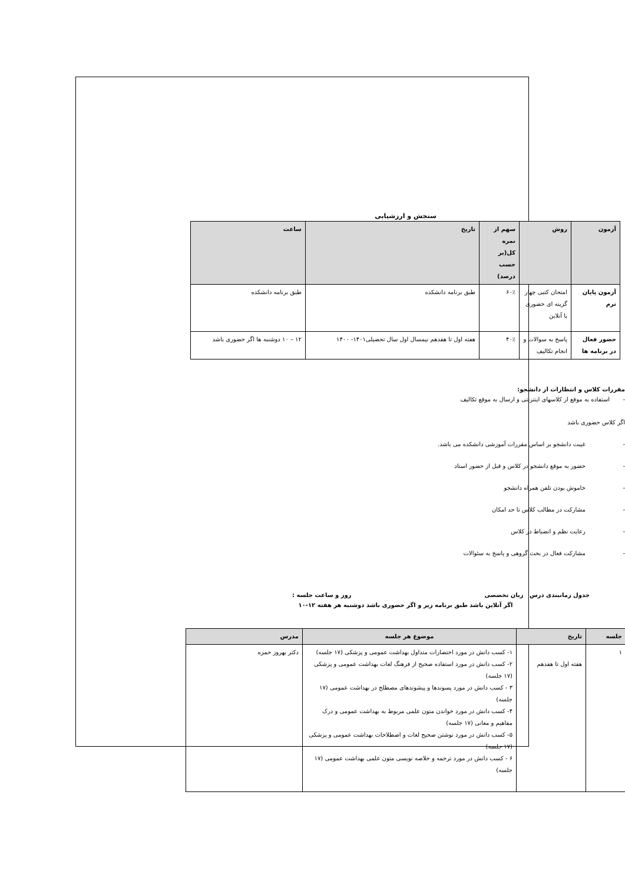سنجش و ارزشیابی
| آزمون | روش | سهم از نمره کل(بر حسب درصد) | تاریخ | ساعت |
| --- | --- | --- | --- | --- |
| آزمون پایان ترم | امتحان کتبی چهار گزینه ای حضوری یا آنلاین | ۶۰٪ | طبق برنامه دانشکده | طبق برنامه دانشکده |
| حضور فعال در برنامه ها | پاسخ به سوالات و انجام تکالیف | ۴۰٪ | هفته اول تا هفدهم نیمسال اول سال تحصیلی۱۴۰۱- ۱۴۰۰ | ۱۲ – ۱۰ دوشنبه ها اگر حضوری باشد |
مقررات کلاس و انتظارات از دانشجو:
- استفاده به موقع از کلاسهای اینترنتی و ارسال به موقع تکالیف
اگر کلاس حضوری باشد
- غیبت دانشجو بر اساس مقررات آموزشی دانشکده می باشد.
- حضور به موقع دانشجو در کلاس و قبل از حضور استاد
- خاموش بودن تلفن همراه دانشجو
- مشارکت در مطالب کلاس تا حد امکان
- رعایت نظم و انضباط در کلاس
- مشارکت فعال در بحث گروهی و پاسخ به سئوالات
جدول زمانبندی درس زبان تخصصی روز و ساعت جلسه :
اگر آنلاین باشد طبق برنامه زیر و اگر حضوری باشد دوشنبه هر هفته ۱۲-۱۰
| جلسه | تاریخ | موضوع هر جلسه | مدرس |
| --- | --- | --- | --- |
| ۱ | هفته اول تا هفدهم | ۱- کسب دانش در مورد اختصارات متداول بهداشت عمومی و پزشکی (۱۷ جلسه) ۲- کسب دانش در مورد استفاده صحیح از فرهنگ لغات بهداشت عمومی و پزشکی (۱۷ جلسه) ۳ - کسب دانش در مورد پسوندها و پیشوندهای مصطلح در بهداشت عمومی (۱۷ جلسه) ۴- کسب دانش در مورد خواندن متون علمی مربوط به بهداشت عمومی و درک مفاهیم و معانی (۱۷ جلسه) ۵- کسب دانش در مورد نوشتن صحیح لغات و اصطلاحات بهداشت عمومی و پزشکی (۱۷ جلسه) ۶ - کسب دانش در مورد ترجمه و خلاصه نویسی متون علمی بهداشت عمومی (۱۷ جلسه) | دکتر بهروز حمزه |